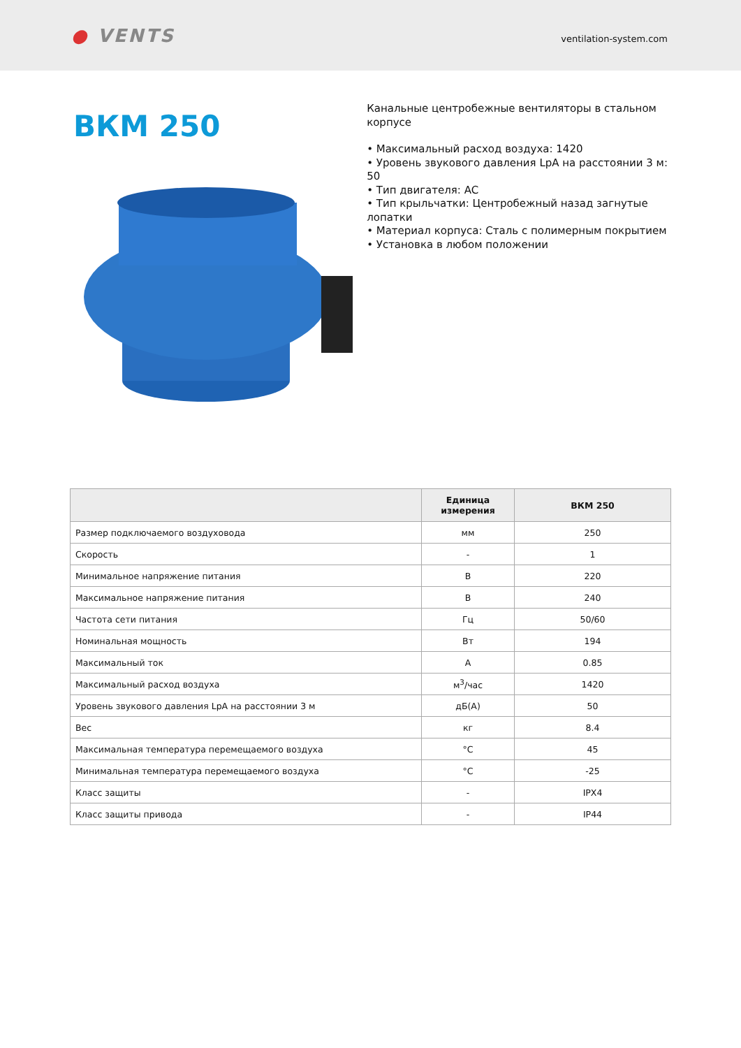● VENTS
ventilation-system.com
ВКМ 250
Канальные центробежные вентиляторы в стальном корпусе
• Максимальный расход воздуха: 1420
• Уровень звукового давления LpA на расстоянии 3 м: 50
• Тип двигателя: AC
• Тип крыльчатки: Центробежный назад загнутые лопатки
• Материал корпуса: Сталь с полимерным покрытием
• Установка в любом положении
| | Единица измерения | ВКМ 250 |
| --- | --- | --- |
| Размер подключаемого воздуховода | мм | 250 |
| Скорость | - | 1 |
| Минимальное напряжение питания | В | 220 |
| Максимальное напряжение питания | В | 240 |
| Частота сети питания | Гц | 50/60 |
| Номинальная мощность | Вт | 194 |
| Максимальный ток | А | 0.85 |
| Максимальный расход воздуха | м<sup>3</sup>/час | 1420 |
| Уровень звукового давления LpA на расстоянии 3 м | дБ(А) | 50 |
| Вес | кг | 8.4 |
| Максимальная температура перемещаемого воздуха | °C | 45 |
| Минимальная температура перемещаемого воздуха | °C | -25 |
| Класс защиты | - | IPX4 |
| Класс защиты привода | - | IP44 |